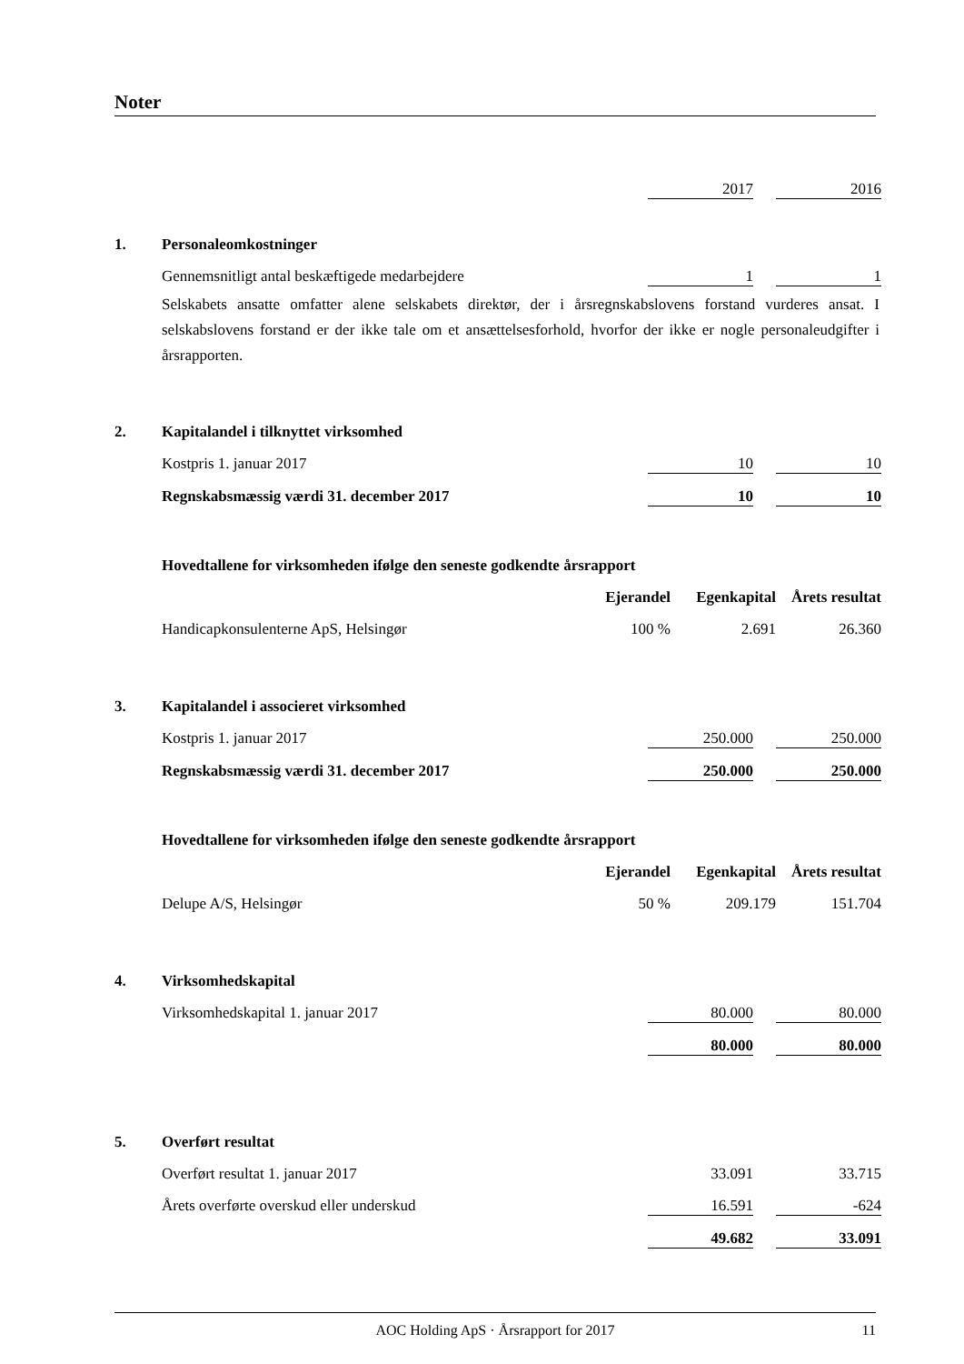Noter
| | | 2017 | | 2016 |
| 1. | Personaleomkostninger | | | |
| | Gennemsnitligt antal beskæftigede medarbejdere | 1 | | 1 |
Selskabets ansatte omfatter alene selskabets direktør, der i årsregnskabslovens forstand vurderes ansat. I selskabslovens forstand er der ikke tale om et ansættelsesforhold, hvorfor der ikke er nogle personaleudgifter i årsrapporten.
| 2. | Kapitalandel i tilknyttet virksomhed | | | |
| | Kostpris 1. januar 2017 | 10 | | 10 |
| | Regnskabsmæssig værdi 31. december 2017 | 10 | | 10 |
| | Hovedtallene for virksomheden ifølge den seneste godkendte årsrapport | | | |
| | | Ejerandel | Egenkapital | Årets resultat |
| | Handicapkonsulenterne ApS, Helsingør | 100 % | 2.691 | 26.360 |
| 3. | Kapitalandel i associeret virksomhed | | | |
| | Kostpris 1. januar 2017 | 250.000 | | 250.000 |
| | Regnskabsmæssig værdi 31. december 2017 | 250.000 | | 250.000 |
| | Hovedtallene for virksomheden ifølge den seneste godkendte årsrapport | | | |
| | | Ejerandel | Egenkapital | Årets resultat |
| | Delupe A/S, Helsingør | 50 % | 209.179 | 151.704 |
| 4. | Virksomhedskapital | | | |
| | Virksomhedskapital 1. januar 2017 | 80.000 | | 80.000 |
| | | 80.000 | | 80.000 |
| 5. | Overført resultat | | | |
| | Overført resultat 1. januar 2017 | 33.091 | | 33.715 |
| | Årets overførte overskud eller underskud | 16.591 | | -624 |
| | | 49.682 | | 33.091 |
AOC Holding ApS · Årsrapport for 2017 11